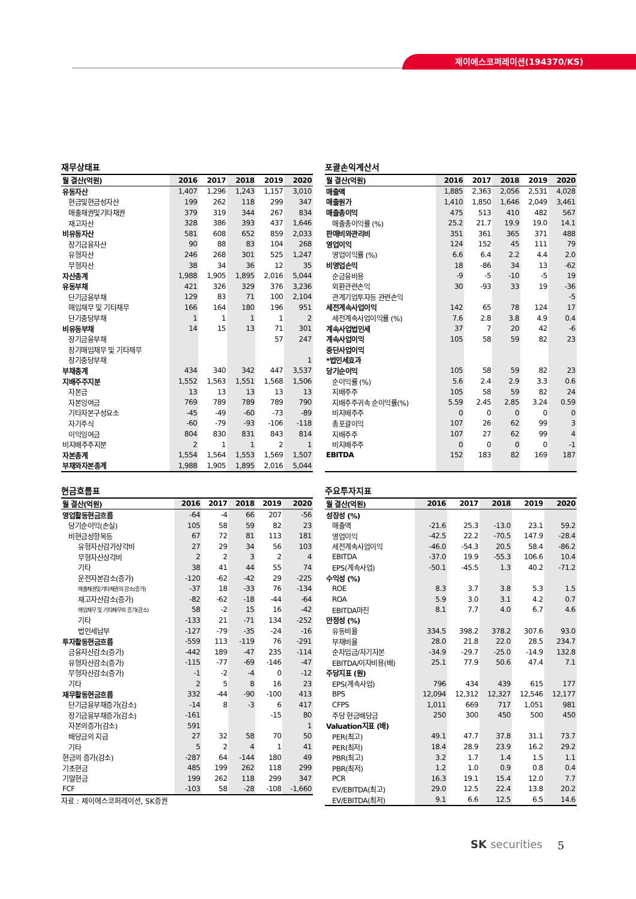제이에스코퍼레이션(194370/KS)
재무상태표
| 월 결산(억원) | 2016 | 2017 | 2018 | 2019 | 2020 |
| --- | --- | --- | --- | --- | --- |
| 유동자산 | 1,407 | 1,296 | 1,243 | 1,157 | 3,010 |
| 현금및현금성자산 | 199 | 262 | 118 | 299 | 347 |
| 매출채권및기타채권 | 379 | 319 | 344 | 267 | 834 |
| 재고자산 | 328 | 386 | 393 | 437 | 1,646 |
| 비유동자산 | 581 | 608 | 652 | 859 | 2,033 |
| 장기금융자산 | 90 | 88 | 83 | 104 | 268 |
| 유형자산 | 246 | 268 | 301 | 525 | 1,247 |
| 무형자산 | 38 | 34 | 36 | 12 | 35 |
| 자산총계 | 1,988 | 1,905 | 1,895 | 2,016 | 5,044 |
| 유동부채 | 421 | 326 | 329 | 376 | 3,236 |
| 단기금융부채 | 129 | 83 | 71 | 100 | 2,104 |
| 매입채무 및 기타채무 | 166 | 164 | 180 | 196 | 951 |
| 단기충당부채 | 1 | 1 | 1 | 1 | 2 |
| 비유동부채 | 14 | 15 | 13 | 71 | 301 |
| 장기금융부채 | | | | 57 | 247 |
| 장기매입채무 및 기타채무 | | | | | |
| 장기충당부채 | | | | | 1 |
| 부채총계 | 434 | 340 | 342 | 447 | 3,537 |
| 지배주주지분 | 1,552 | 1,563 | 1,551 | 1,568 | 1,506 |
| 자본금 | 13 | 13 | 13 | 13 | 13 |
| 자본잉여금 | 769 | 789 | 789 | 789 | 790 |
| 기타자본구성요소 | -45 | -49 | -60 | -73 | -89 |
| 자기주식 | -60 | -79 | -93 | -106 | -118 |
| 이익잉여금 | 804 | 830 | 831 | 843 | 814 |
| 비지배주주지분 | 2 | 1 | 1 | 2 | 1 |
| 자본총계 | 1,554 | 1,564 | 1,553 | 1,569 | 1,507 |
| 부채와자본총계 | 1,988 | 1,905 | 1,895 | 2,016 | 5,044 |
포괄손익계산서
| 월 결산(억원) | 2016 | 2017 | 2018 | 2019 | 2020 |
| --- | --- | --- | --- | --- | --- |
| 매출액 | 1,885 | 2,363 | 2,056 | 2,531 | 4,028 |
| 매출원가 | 1,410 | 1,850 | 1,646 | 2,049 | 3,461 |
| 매출총이익 | 475 | 513 | 410 | 482 | 567 |
| 매출총이익률 (%) | 25.2 | 21.7 | 19.9 | 19.0 | 14.1 |
| 판매비와관리비 | 351 | 361 | 365 | 371 | 488 |
| 영업이익 | 124 | 152 | 45 | 111 | 79 |
| 영업이익률 (%) | 6.6 | 6.4 | 2.2 | 4.4 | 2.0 |
| 비영업손익 | 18 | -86 | 34 | 13 | -62 |
| 순금융비용 | -9 | -5 | -10 | -5 | 19 |
| 외환관련손익 | 30 | -93 | 33 | 19 | -36 |
| 관계기업투자등 관련손익 | | | | | -5 |
| 세전계속사업이익 | 142 | 65 | 78 | 124 | 17 |
| 세전계속사업이익률 (%) | 7.6 | 2.8 | 3.8 | 4.9 | 0.4 |
| 계속사업법인세 | 37 | 7 | 20 | 42 | -6 |
| 계속사업이익 | 105 | 58 | 59 | 82 | 23 |
| 중단사업이익 | | | | | |
| *법인세효과 | | | | | |
| 당기순이익 | 105 | 58 | 59 | 82 | 23 |
| 순이익률 (%) | 5.6 | 2.4 | 2.9 | 3.3 | 0.6 |
| 지배주주 | 105 | 58 | 59 | 82 | 24 |
| 지배주주귀속 순이익률(%) | 5.59 | 2.45 | 2.85 | 3.24 | 0.59 |
| 비지배주주 | 0 | 0 | 0 | 0 | 0 |
| 총포괄이익 | 107 | 26 | 62 | 99 | 3 |
| 지배주주 | 107 | 27 | 62 | 99 | 4 |
| 비지배주주 | 0 | 0 | 0 | 0 | -1 |
| EBITDA | 152 | 183 | 82 | 169 | 187 |
현금흐름표
| 월 결산(억원) | 2016 | 2017 | 2018 | 2019 | 2020 |
| --- | --- | --- | --- | --- | --- |
| 영업활동현금흐름 | -64 | -4 | 66 | 207 | -56 |
| 당기순이익(손실) | 105 | 58 | 59 | 82 | 23 |
| 비현금성항목등 | 67 | 72 | 81 | 113 | 181 |
| 유형자산감가상각비 | 27 | 29 | 34 | 56 | 103 |
| 무형자산상각비 | 2 | 2 | 3 | 2 | 4 |
| 기타 | 38 | 41 | 44 | 55 | 74 |
| 운전자본감소(증가) | -120 | -62 | -42 | 29 | -225 |
| 매출채권및기타채권의 감소(증가) | -37 | 18 | -33 | 76 | -134 |
| 재고자산감소(증가) | -82 | -62 | -18 | -44 | -64 |
| 매입채무 및 기타채무의 증가(감소) | 58 | -2 | 15 | 16 | -42 |
| 기타 | -133 | 21 | -71 | 134 | -252 |
| 법인세납부 | -127 | -79 | -35 | -24 | -16 |
| 투자활동현금흐름 | -559 | 113 | -119 | 76 | -291 |
| 금융자산감소(증가) | -442 | 189 | -47 | 235 | -114 |
| 유형자산감소(증가) | -115 | -77 | -69 | -146 | -47 |
| 무형자산감소(증가) | -1 | -2 | -4 | 0 | -12 |
| 기타 | 2 | 5 | 8 | 16 | 23 |
| 재무활동현금흐름 | 332 | -44 | -90 | -100 | 413 |
| 단기금융부채증가(감소) | -14 | 8 | -3 | 6 | 417 |
| 장기금융부채증가(감소) | -161 | | | -15 | 80 |
| 자본의증가(감소) | 591 | | | | 1 |
| 배당금의 지급 | 27 | 32 | 58 | 70 | 50 |
| 기타 | 5 | 2 | 4 | 1 | 41 |
| 현금의 증가(감소) | -287 | 64 | -144 | 180 | 49 |
| 기초현금 | 485 | 199 | 262 | 118 | 299 |
| 기말현금 | 199 | 262 | 118 | 299 | 347 |
| FCF | -103 | 58 | -28 | -108 | -1,660 |
자료 : 제이에스코퍼레이션, SK증권
주요투자지표
| 월 결산(억원) | 2016 | 2017 | 2018 | 2019 | 2020 |
| --- | --- | --- | --- | --- | --- |
| 성장성 (%) | | | | | |
| 매출액 | -21.6 | 25.3 | -13.0 | 23.1 | 59.2 |
| 영업이익 | -42.5 | 22.2 | -70.5 | 147.9 | -28.4 |
| 세전계속사업이익 | -46.0 | -54.3 | 20.5 | 58.4 | -86.2 |
| EBITDA | -37.0 | 19.9 | -55.3 | 106.6 | 10.4 |
| EPS(계속사업) | -50.1 | -45.5 | 1.3 | 40.2 | -71.2 |
| 수익성 (%) | | | | | |
| ROE | 8.3 | 3.7 | 3.8 | 5.3 | 1.5 |
| ROA | 5.9 | 3.0 | 3.1 | 4.2 | 0.7 |
| EBITDA마진 | 8.1 | 7.7 | 4.0 | 6.7 | 4.6 |
| 안정성 (%) | | | | | |
| 유동비율 | 334.5 | 398.2 | 378.2 | 307.6 | 93.0 |
| 부채비율 | 28.0 | 21.8 | 22.0 | 28.5 | 234.7 |
| 순차입금/자기자본 | -34.9 | -29.7 | -25.0 | -14.9 | 132.8 |
| EBITDA/이자비용(배) | 25.1 | 77.9 | 50.6 | 47.4 | 7.1 |
| 주당지표 (원) | | | | | |
| EPS(계속사업) | 796 | 434 | 439 | 615 | 177 |
| BPS | 12,094 | 12,312 | 12,327 | 12,546 | 12,177 |
| CFPS | 1,011 | 669 | 717 | 1,051 | 981 |
| 주당 현금배당금 | 250 | 300 | 450 | 500 | 450 |
| Valuation지표 (배) | | | | | |
| PER(최고) | 49.1 | 47.7 | 37.8 | 31.1 | 73.7 |
| PER(최저) | 18.4 | 28.9 | 23.9 | 16.2 | 29.2 |
| PBR(최고) | 3.2 | 1.7 | 1.4 | 1.5 | 1.1 |
| PBR(최저) | 1.2 | 1.0 | 0.9 | 0.8 | 0.4 |
| PCR | 16.3 | 19.1 | 15.4 | 12.0 | 7.7 |
| EV/EBITDA(최고) | 29.0 | 12.5 | 22.4 | 13.8 | 20.2 |
| EV/EBITDA(최저) | 9.1 | 6.6 | 12.5 | 6.5 | 14.6 |
SK securities 5